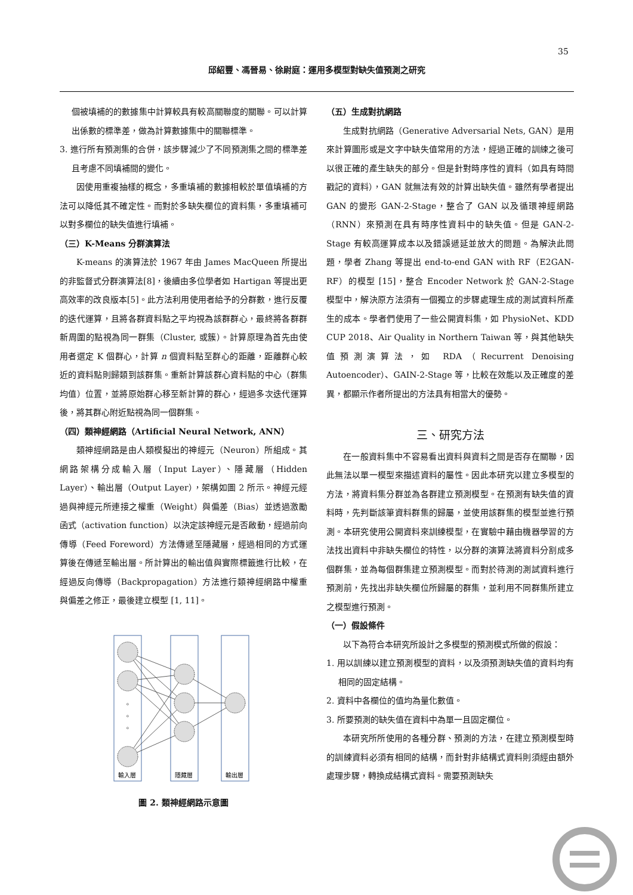35
邱紹豐、馮晉易、徐尉庭：運用多模型對缺失值預測之研究
個被填補的的數據集中計算較具有較高關聯度的關聯。可以計算出係數的標準差，做為計算數據集中的關聯標準。
3. 進行所有預測集的合併，該步驟減少了不同預測集之間的標準差且考慮不同填補間的變化。
因使用重複抽樣的概念，多重填補的數據相較於單值填補的方法可以降低其不確定性。而對於多缺失欄位的資料集，多重填補可以對多欄位的缺失值進行填補。
（三）K-Means 分群演算法
K-means 的演算法於 1967 年由 James MacQueen 所提出的非監督式分群演算法[8]，後續由多位學者如 Hartigan 等提出更高效率的改良版本[5]。此方法利用使用者給予的分群數，進行反覆的迭代運算，且將各群資料點之平均視為該群群心，最終將各群群新周圍的點視為同一群集（Cluster, 或簇）。計算原理為首先由使用者選定 K 個群心，計算 n 個資料點至群心的距離，距離群心較近的資料點則歸類到該群集。重新計算該群心資料點的中心（群集均值）位置，並將原始群心移至新計算的群心，經過多次迭代運算後，將其群心附近點視為同一個群集。
（四）類神經網路（Artificial Neural Network, ANN）
類神經網路是由人類模擬出的神經元（Neuron）所組成。其網路架構分成輸入層（Input Layer）、隱藏層（Hidden Layer）、輸出層（Output Layer），架構如圖 2 所示。神經元經過與神經元所連接之權重（Weight）與偏差（Bias）並透過激勵函式（activation function）以決定該神經元是否啟動，經過前向傳導（Feed Foreword）方法傳遞至隱藏層，經過相同的方式運算後在傳遞至輸出層。所計算出的輸出值與實際標籤進行比較，在經過反向傳導（Backpropagation）方法進行類神經網路中權重與偏差之修正，最後建立模型 [1, 11]。
。
。
。
輸入層
隱藏層
輸出層
圖 2. 類神經網路示意圖
（五）生成對抗網路
生成對抗網路（Generative Adversarial Nets, GAN）是用來計算圖形或是文字中缺失值常用的方法，經過正確的訓練之後可以很正確的產生缺失的部分。但是針對時序性的資料（如具有時間戳記的資料），GAN 就無法有效的計算出缺失值。雖然有學者提出 GAN 的變形 GAN-2-Stage，整合了 GAN 以及循環神經網路（RNN）來預測在具有時序性資料中的缺失值。但是 GAN-2-Stage 有較高運算成本以及錯誤遞延並放大的問題。為解決此問題，學者 Zhang 等提出 end-to-end GAN with RF（E2GAN-RF）的模型 [15]，整合 Encoder Network 於 GAN-2-Stage 模型中，解決原方法須有一個獨立的步驟處理生成的測試資料所產生的成本。學者們使用了一些公開資料集，如 PhysioNet、KDD CUP 2018、Air Quality in Northern Taiwan 等，與其他缺失值預測演算法，如 RDA（Recurrent Denoising Autoencoder）、GAIN-2-Stage 等，比較在效能以及正確度的差異，都顯示作者所提出的方法具有相當大的優勢。
三、研究方法
在一般資料集中不容易看出資料與資料之間是否存在關聯，因此無法以單一模型來描述資料的屬性。因此本研究以建立多模型的方法，將資料集分群並為各群建立預測模型。在預測有缺失值的資料時，先判斷該筆資料群集的歸屬，並使用該群集的模型並進行預測。本研究使用公開資料來訓練模型，在實驗中藉由機器學習的方法找出資料中非缺失欄位的特性，以分群的演算法將資料分割成多個群集，並為每個群集建立預測模型。而對於待測的測試資料進行預測前，先找出非缺失欄位所歸屬的群集，並利用不同群集所建立之模型進行預測。
（一）假設條件
以下為符合本研究所設計之多模型的預測模式所做的假設：
1. 用以訓練以建立預測模型的資料，以及須預測缺失值的資料均有相同的固定結構。
2. 資料中各欄位的值均為量化數值。
3. 所要預測的缺失值在資料中為單一且固定欄位。
本研究所所使用的各種分群、預測的方法，在建立預測模型時的訓練資料必須有相同的結構，而針對非結構式資料則須經由額外處理步驟，轉換成結構式資料。需要預測缺失